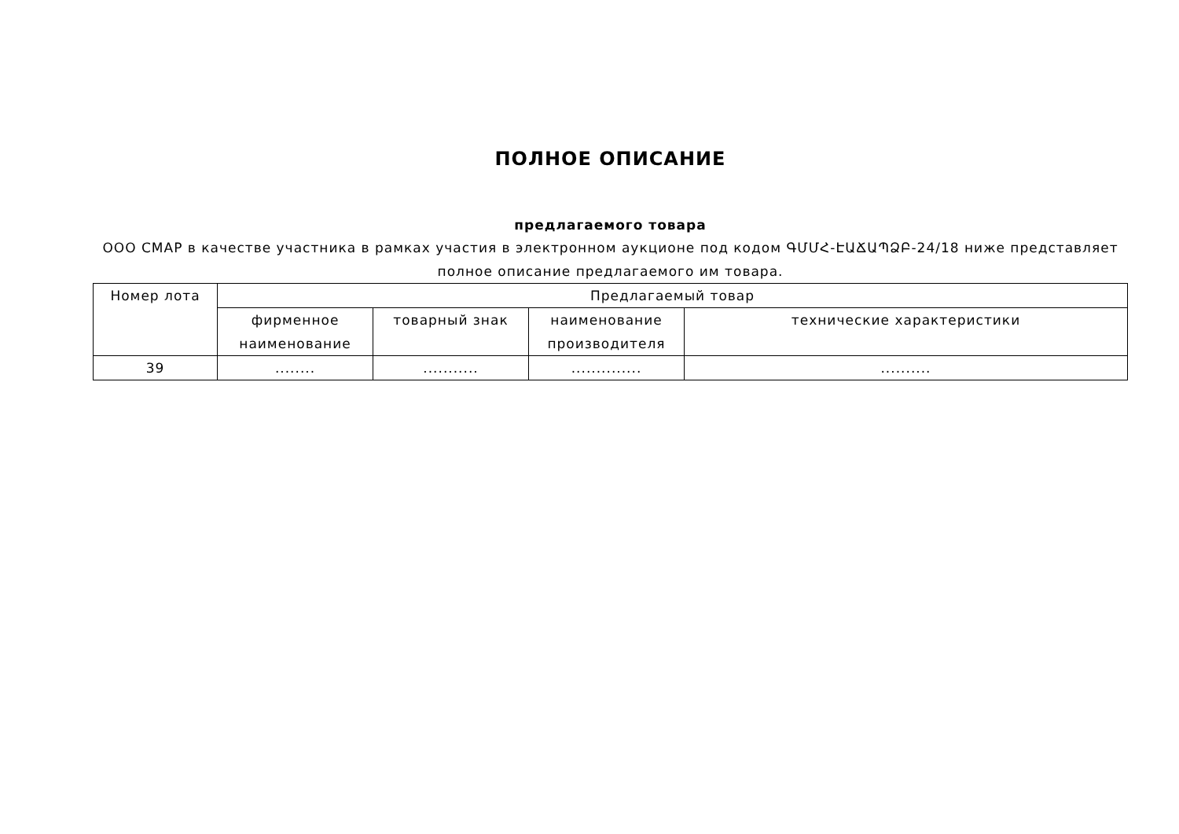ПОЛНОЕ ОПИСАНИЕ
предлагаемого товара
ООО СМАР в качестве участника в рамках участия в электронном аукционе под кодом ԳՄՄՀ-ԷԱՃԱՊՁԲ-24/18 ниже представляет полное описание предлагаемого им товара.
| Номер лота | Предлагаемый товар | | | |
| --- | --- | --- | --- | --- |
| | фирменное наименование | товарный знак | наименование производителя | технические характеристики |
| 39 | ........ | ........... | .............. | .......... |